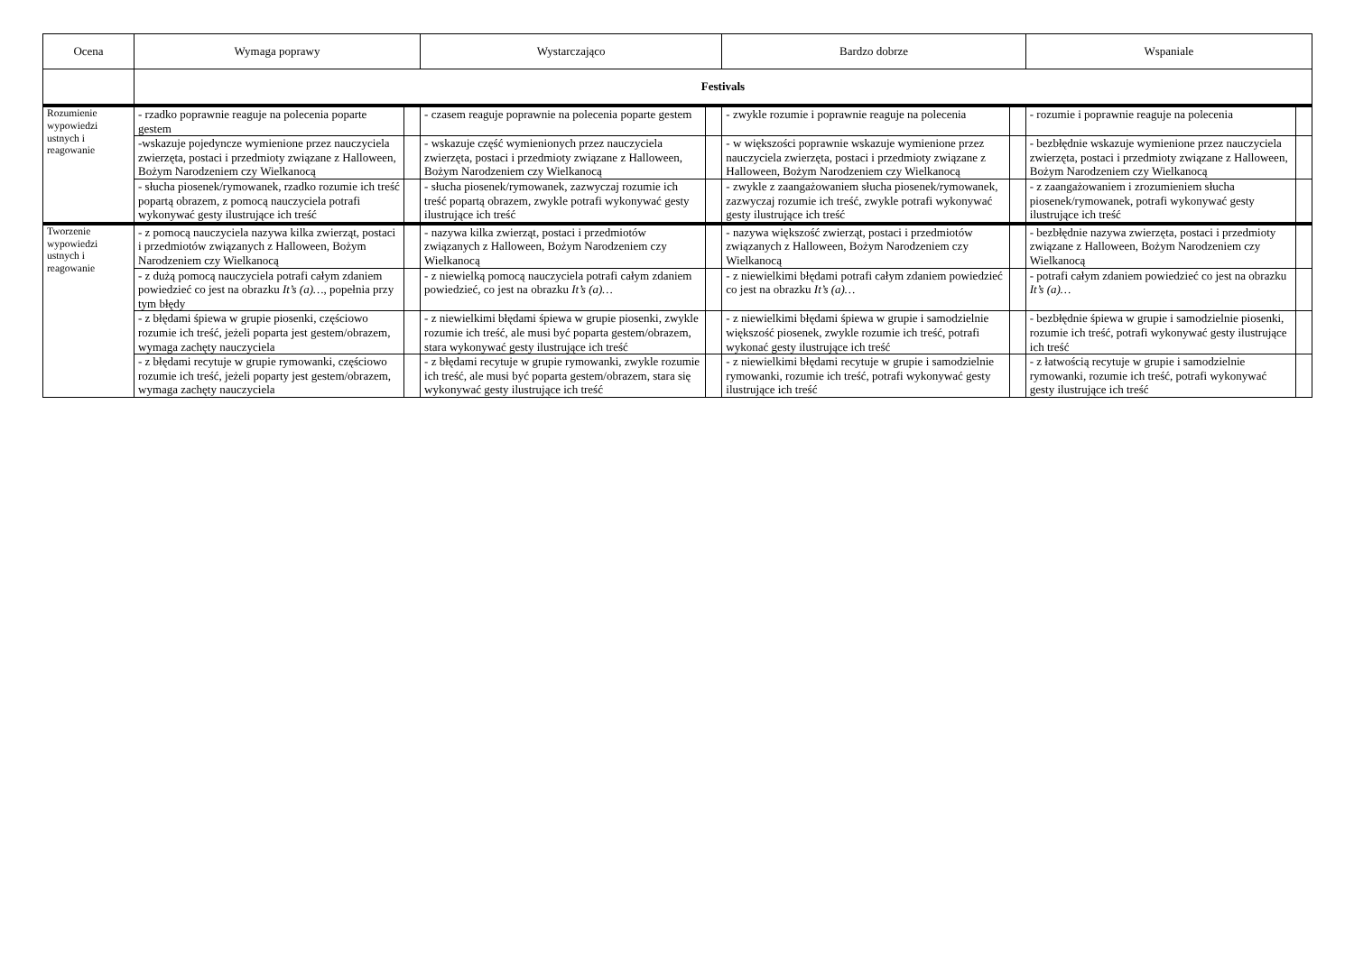| Ocena | Wymaga poprawy | | Wystarczająco | | Bardzo dobrze | | Wspaniale | |
| --- | --- | --- | --- | --- | --- | --- | --- | --- |
| | Festivals | | | | | | | |
| Rozumienie wypowiedzi ustnych i reagowanie | - rzadko poprawnie reaguje na polecenia poparte gestem | | - czasem reaguje poprawnie na polecenia poparte gestem | | - zwykle rozumie i poprawnie reaguje na polecenia | | - rozumie i poprawnie reaguje na polecenia | |
| | -wskazuje pojedyncze wymienione przez nauczyciela zwierzęta, postaci i przedmioty związane z Halloween, Bożym Narodzeniem czy Wielkanocą | | - wskazuje część wymienionych przez nauczyciela zwierzęta, postaci i przedmioty związane z Halloween, Bożym Narodzeniem czy Wielkanocą | | - w większości poprawnie wskazuje wymienione przez nauczyciela zwierzęta, postaci i przedmioty związane z Halloween, Bożym Narodzeniem czy Wielkanocą | | - bezbłędnie wskazuje wymienione przez nauczyciela zwierzęta, postaci i przedmioty związane z Halloween, Bożym Narodzeniem czy Wielkanocą | |
| | - słucha piosenek/rymowanek, rzadko rozumie ich treść popartą obrazem, z pomocą nauczyciela potrafi wykonywać gesty ilustrujące ich treść | | - słucha piosenek/rymowanek, zazwyczaj rozumie ich treść popartą obrazem, zwykle potrafi wykonywać gesty ilustrujące ich treść | | - zwykle z zaangażowaniem słucha piosenek/rymowanek, zazwyczaj rozumie ich treść, zwykle potrafi wykonywać gesty ilustrujące ich treść | | - z zaangażowaniem i zrozumieniem słucha piosenek/rymowanek, potrafi wykonywać gesty ilustrujące ich treść | |
| Tworzenie wypowiedzi ustnych i reagowanie | - z pomocą nauczyciela nazywa kilka zwierząt, postaci i przedmiotów związanych z Halloween, Bożym Narodzeniem czy Wielkanocą | | - nazywa kilka zwierząt, postaci i przedmiotów związanych z Halloween, Bożym Narodzeniem czy Wielkanocą | | - nazywa większość zwierząt, postaci i przedmiotów związanych z Halloween, Bożym Narodzeniem czy Wielkanocą | | - bezbłędnie nazywa zwierzęta, postaci i przedmioty związane z Halloween, Bożym Narodzeniem czy Wielkanocą | |
| | - z dużą pomocą nauczyciela potrafi całym zdaniem powiedzieć co jest na obrazku It’s (a)… , popełnia przy tym błędy | | - z niewielką pomocą nauczyciela potrafi całym zdaniem powiedzieć, co jest na obrazku It’s (a)… | | - z niewielkimi błędami potrafi całym zdaniem powiedzieć co jest na obrazku It’s (a)… | | - potrafi całym zdaniem powiedzieć co jest na obrazku It’s (a)… | |
| | - z błędami śpiewa w grupie piosenki, częściowo rozumie ich treść, jeżeli poparta jest gestem/obrazem, wymaga zachęty nauczyciela | | - z niewielkimi błędami śpiewa w grupie piosenki, zwykle rozumie ich treść, ale musi być poparta gestem/obrazem, stara wykonywać gesty ilustrujące ich treść | | - z niewielkimi błędami śpiewa w grupie i samodzielnie większość piosenek, zwykle rozumie ich treść, potrafi wykonać gesty ilustrujące ich treść | | - bezbłędnie śpiewa w grupie i samodzielnie piosenki, rozumie ich treść, potrafi wykonywać gesty ilustrujące ich treść | |
| | - z błędami recytuje w grupie rymowanki, częściowo rozumie ich treść, jeżeli poparty jest gestem/obrazem, wymaga zachęty nauczyciela | | - z błędami recytuje w grupie rymowanki, zwykle rozumie ich treść, ale musi być poparta gestem/obrazem, stara się wykonywać gesty ilustrujące ich treść | | - z niewielkimi błędami recytuje w grupie i samodzielnie rymowanki, rozumie ich treść, potrafi wykonywać gesty ilustrujące ich treść | | - z łatwością recytuje w grupie i samodzielnie rymowanki, rozumie ich treść, potrafi wykonywać gesty ilustrujące ich treść | |